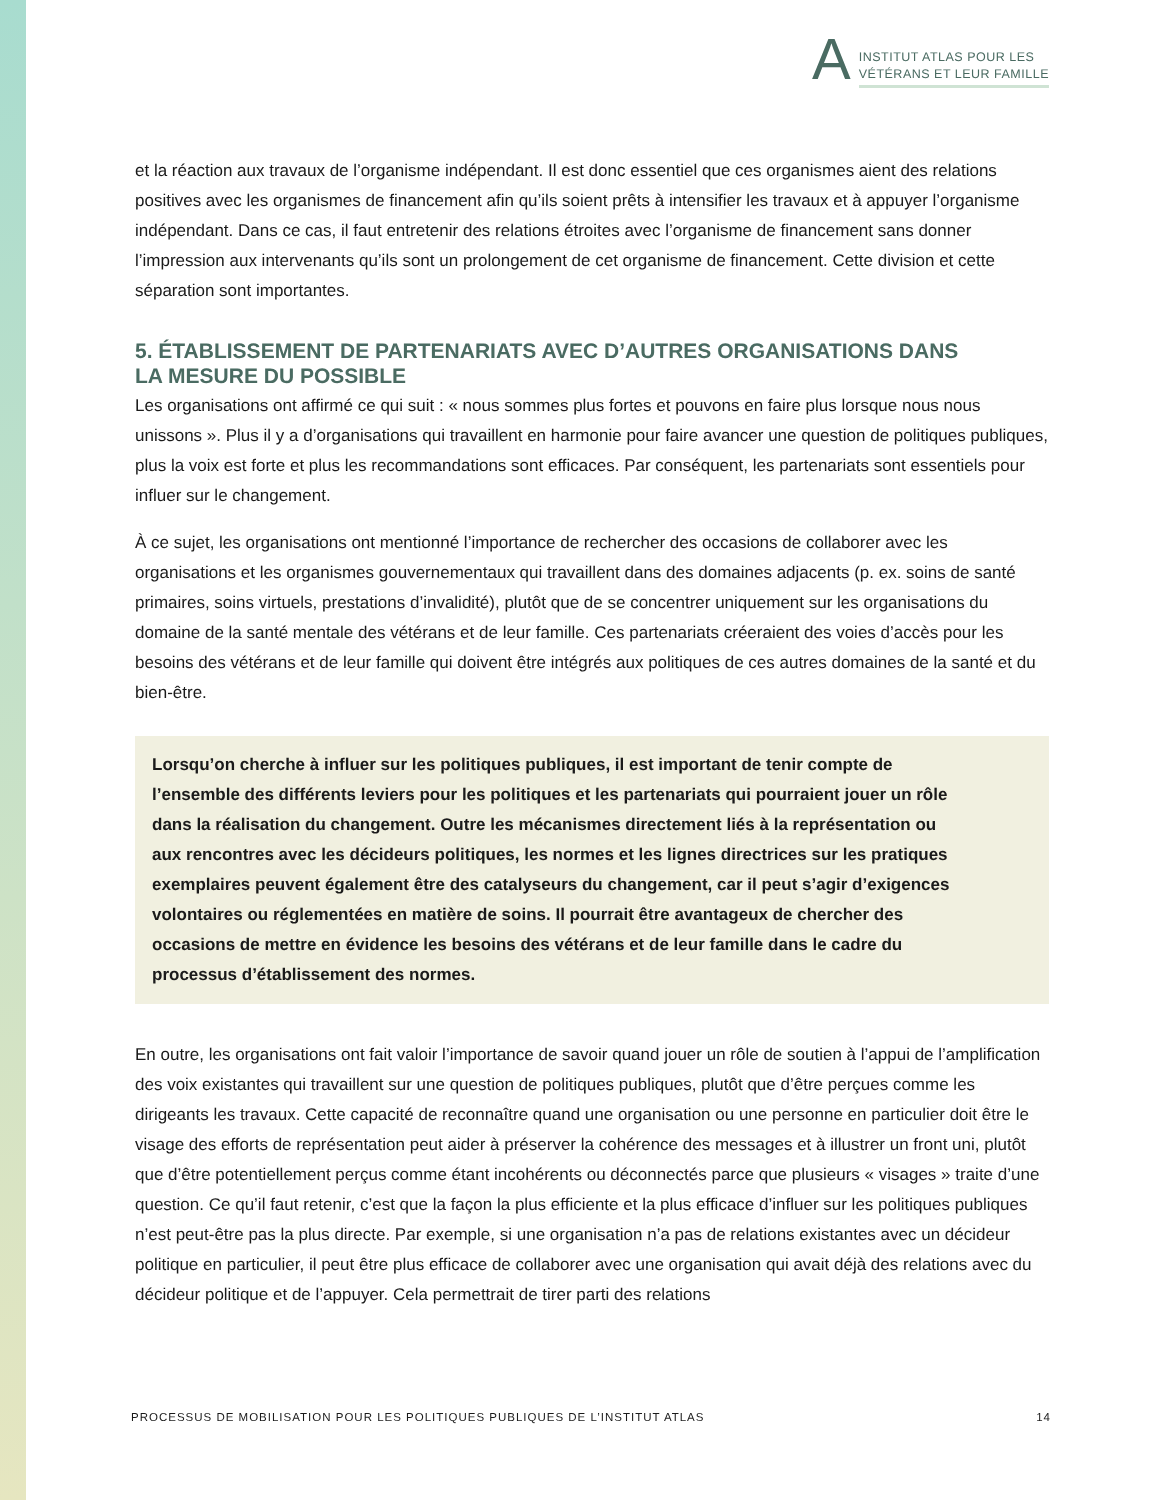A
INSTITUT ATLAS POUR LES
VÉTÉRANS ET LEUR FAMILLE
et la réaction aux travaux de l’organisme indépendant. Il est donc essentiel que ces organismes aient des relations positives avec les organismes de financement afin qu’ils soient prêts à intensifier les travaux et à appuyer l’organisme indépendant. Dans ce cas, il faut entretenir des relations étroites avec l’organisme de financement sans donner l’impression aux intervenants qu’ils sont un prolongement de cet organisme de financement. Cette division et cette séparation sont importantes.
5. ÉTABLISSEMENT DE PARTENARIATS AVEC D’AUTRES ORGANISATIONS DANS
LA MESURE DU POSSIBLE
Les organisations ont affirmé ce qui suit : « nous sommes plus fortes et pouvons en faire plus lorsque nous nous unissons ». Plus il y a d’organisations qui travaillent en harmonie pour faire avancer une question de politiques publiques, plus la voix est forte et plus les recommandations sont efficaces. Par conséquent, les partenariats sont essentiels pour influer sur le changement.
À ce sujet, les organisations ont mentionné l’importance de rechercher des occasions de collaborer avec les organisations et les organismes gouvernementaux qui travaillent dans des domaines adjacents (p. ex. soins de santé primaires, soins virtuels, prestations d’invalidité), plutôt que de se concentrer uniquement sur les organisations du domaine de la santé mentale des vétérans et de leur famille. Ces partenariats créeraient des voies d’accès pour les besoins des vétérans et de leur famille qui doivent être intégrés aux politiques de ces autres domaines de la santé et du bien-être.
Lorsqu’on cherche à influer sur les politiques publiques, il est important de tenir compte de l’ensemble des différents leviers pour les politiques et les partenariats qui pourraient jouer un rôle dans la réalisation du changement. Outre les mécanismes directement liés à la représentation ou aux rencontres avec les décideurs politiques, les normes et les lignes directrices sur les pratiques exemplaires peuvent également être des catalyseurs du changement, car il peut s’agir d’exigences volontaires ou réglementées en matière de soins. Il pourrait être avantageux de chercher des occasions de mettre en évidence les besoins des vétérans et de leur famille dans le cadre du processus d’établissement des normes.
En outre, les organisations ont fait valoir l’importance de savoir quand jouer un rôle de soutien à l’appui de l’amplification des voix existantes qui travaillent sur une question de politiques publiques, plutôt que d’être perçues comme les dirigeants les travaux. Cette capacité de reconnaître quand une organisation ou une personne en particulier doit être le visage des efforts de représentation peut aider à préserver la cohérence des messages et à illustrer un front uni, plutôt que d’être potentiellement perçus comme étant incohérents ou déconnectés parce que plusieurs « visages » traite d’une question. Ce qu’il faut retenir, c’est que la façon la plus efficiente et la plus efficace d’influer sur les politiques publiques n’est peut-être pas la plus directe. Par exemple, si une organisation n’a pas de relations existantes avec un décideur politique en particulier, il peut être plus efficace de collaborer avec une organisation qui avait déjà des relations avec du décideur politique et de l’appuyer. Cela permettrait de tirer parti des relations
PROCESSUS DE MOBILISATION POUR LES POLITIQUES PUBLIQUES DE L’INSTITUT ATLAS 14